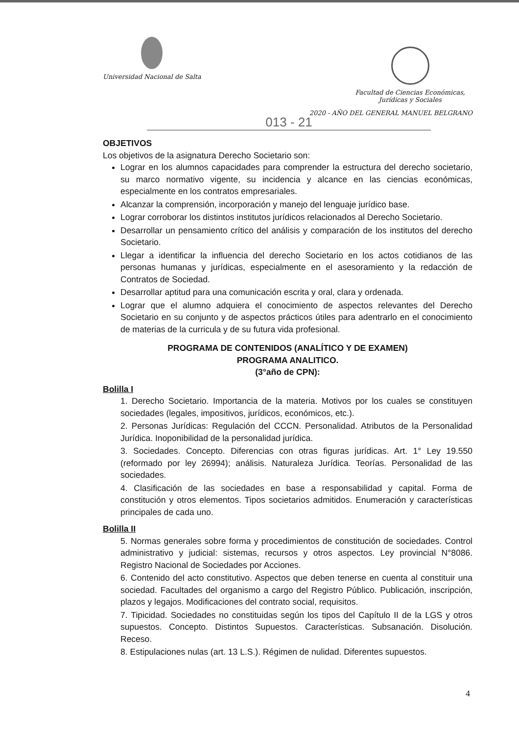Universidad Nacional de Salta
Facultad de Ciencias Económicas,
Jurídicas y Sociales
2020 - AÑO DEL GENERAL MANUEL BELGRANO
013 - 21
OBJETIVOS
Los objetivos de la asignatura Derecho Societario son:
Lograr en los alumnos capacidades para comprender la estructura del derecho societario, su marco normativo vigente, su incidencia y alcance en las ciencias económicas, especialmente en los contratos empresariales.
Alcanzar la comprensión, incorporación y manejo del lenguaje jurídico base.
Lograr corroborar los distintos institutos jurídicos relacionados al Derecho Societario.
Desarrollar un pensamiento crítico del análisis y comparación de los institutos del derecho Societario.
Llegar a identificar la influencia del derecho Societario en los actos cotidianos de las personas humanas y jurídicas, especialmente en el asesoramiento y la redacción de Contratos de Sociedad.
Desarrollar aptitud para una comunicación escrita y oral, clara y ordenada.
Lograr que el alumno adquiera el conocimiento de aspectos relevantes del Derecho Societario en su conjunto y de aspectos prácticos útiles para adentrarlo en el conocimiento de materias de la curricula y de su futura vida profesional.
PROGRAMA DE CONTENIDOS (ANALÍTICO Y DE EXAMEN)
PROGRAMA ANALITICO.
(3°año de CPN):
Bolilla I
1. Derecho Societario. Importancia de la materia. Motivos por los cuales se constituyen sociedades (legales, impositivos, jurídicos, económicos, etc.).
2. Personas Jurídicas: Regulación del CCCN. Personalidad. Atributos de la Personalidad Jurídica. Inoponibilidad de la personalidad jurídica.
3. Sociedades. Concepto. Diferencias con otras figuras jurídicas. Art. 1° Ley 19.550 (reformado por ley 26994); análisis. Naturaleza Jurídica. Teorías. Personalidad de las sociedades.
4. Clasificación de las sociedades en base a responsabilidad y capital. Forma de constitución y otros elementos. Tipos societarios admitidos. Enumeración y características principales de cada uno.
Bolilla II
5. Normas generales sobre forma y procedimientos de constitución de sociedades. Control administrativo y judicial: sistemas, recursos y otros aspectos. Ley provincial N°8086. Registro Nacional de Sociedades por Acciones.
6. Contenido del acto constitutivo. Aspectos que deben tenerse en cuenta al constituir una sociedad. Facultades del organismo a cargo del Registro Público. Publicación, inscripción, plazos y legajos. Modificaciones del contrato social, requisitos.
7. Tipicidad. Sociedades no constituidas según los tipos del Capítulo II de la LGS y otros supuestos. Concepto. Distintos Supuestos. Características. Subsanación. Disolución. Receso.
8. Estipulaciones nulas (art. 13 L.S.). Régimen de nulidad. Diferentes supuestos.
4